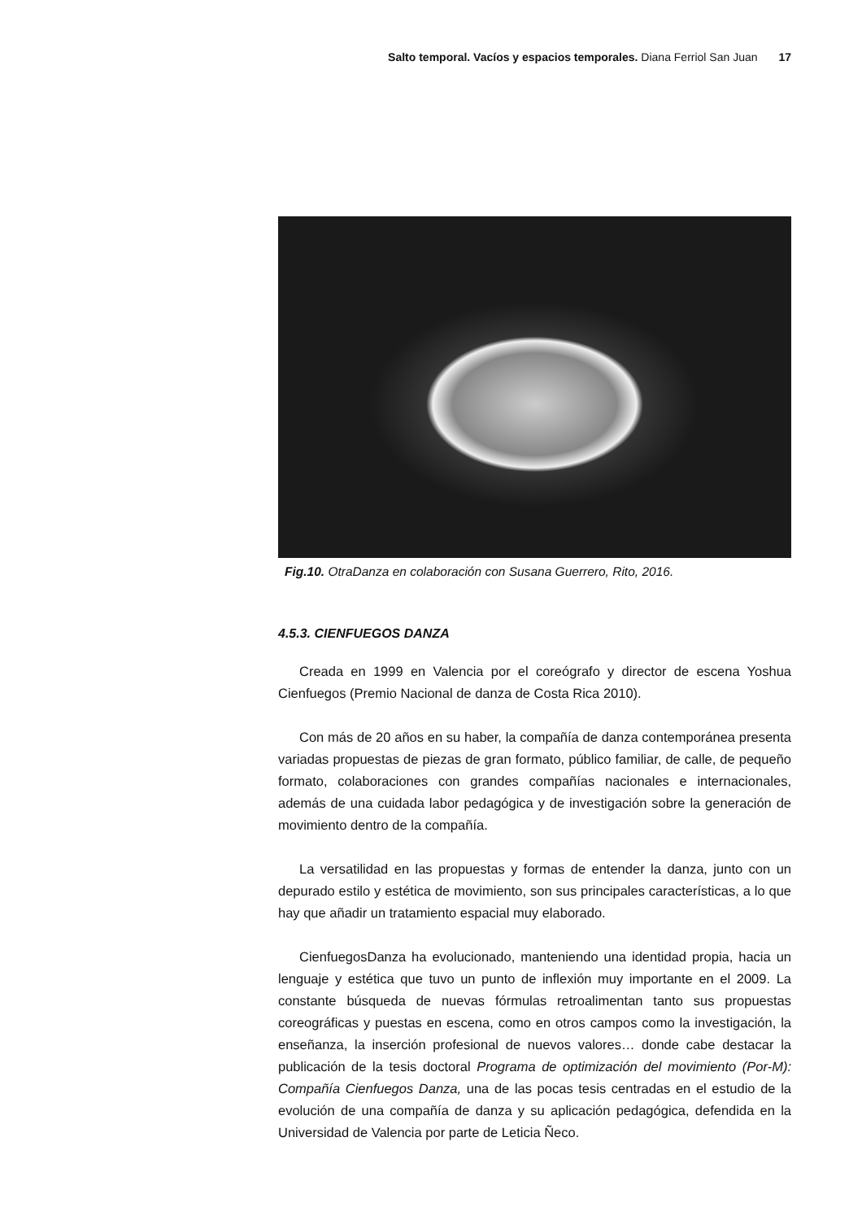Salto temporal. Vacíos y espacios temporales. Diana Ferriol San Juan 17
Fig.10. OtraDanza en colaboración con Susana Guerrero, Rito, 2016.
4.5.3. CIENFUEGOS DANZA
Creada en 1999 en Valencia por el coreógrafo y director de escena Yoshua Cienfuegos (Premio Nacional de danza de Costa Rica 2010).
Con más de 20 años en su haber, la compañía de danza contemporánea presenta variadas propuestas de piezas de gran formato, público familiar, de calle, de pequeño formato, colaboraciones con grandes compañías nacionales e internacionales, además de una cuidada labor pedagógica y de investigación sobre la generación de movimiento dentro de la compañía.
La versatilidad en las propuestas y formas de entender la danza, junto con un depurado estilo y estética de movimiento, son sus principales característi­cas, a lo que hay que añadir un tratamiento espacial muy elaborado.
CienfuegosDanza ha evolucionado, manteniendo una identidad propia, ha­cia un lenguaje y estética que tuvo un punto de inflexión muy importante en el 2009. La constante búsqueda de nuevas fórmulas retroalimentan tanto sus propuestas coreográficas y puestas en escena, como en otros campos como la investigación, la enseñanza, la inserción profesional de nuevos valores… donde cabe destacar la publicación de la tesis doctoral Programa de optimización del movimiento (Por-M): Compañía Cienfuegos Danza, una de las pocas tesis cen­tradas en el estudio de la evolución de una compañía de danza y su aplicación pedagógica, defendida en la Universidad de Valencia por parte de Leticia Ñeco.